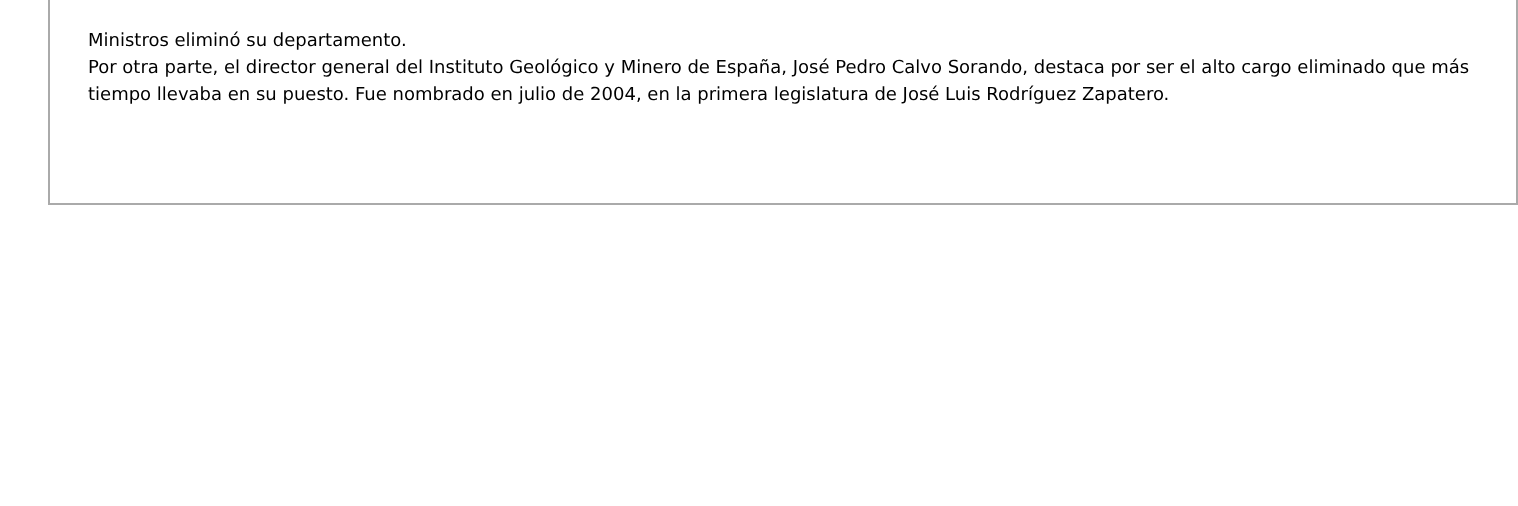Ministros eliminó su departamento.
Por otra parte, el director general del Instituto Geológico y Minero de España, José Pedro Calvo Sorando, destaca por ser el alto cargo eliminado que más tiempo llevaba en su puesto. Fue nombrado en julio de 2004, en la primera legislatura de José Luis Rodríguez Zapatero.